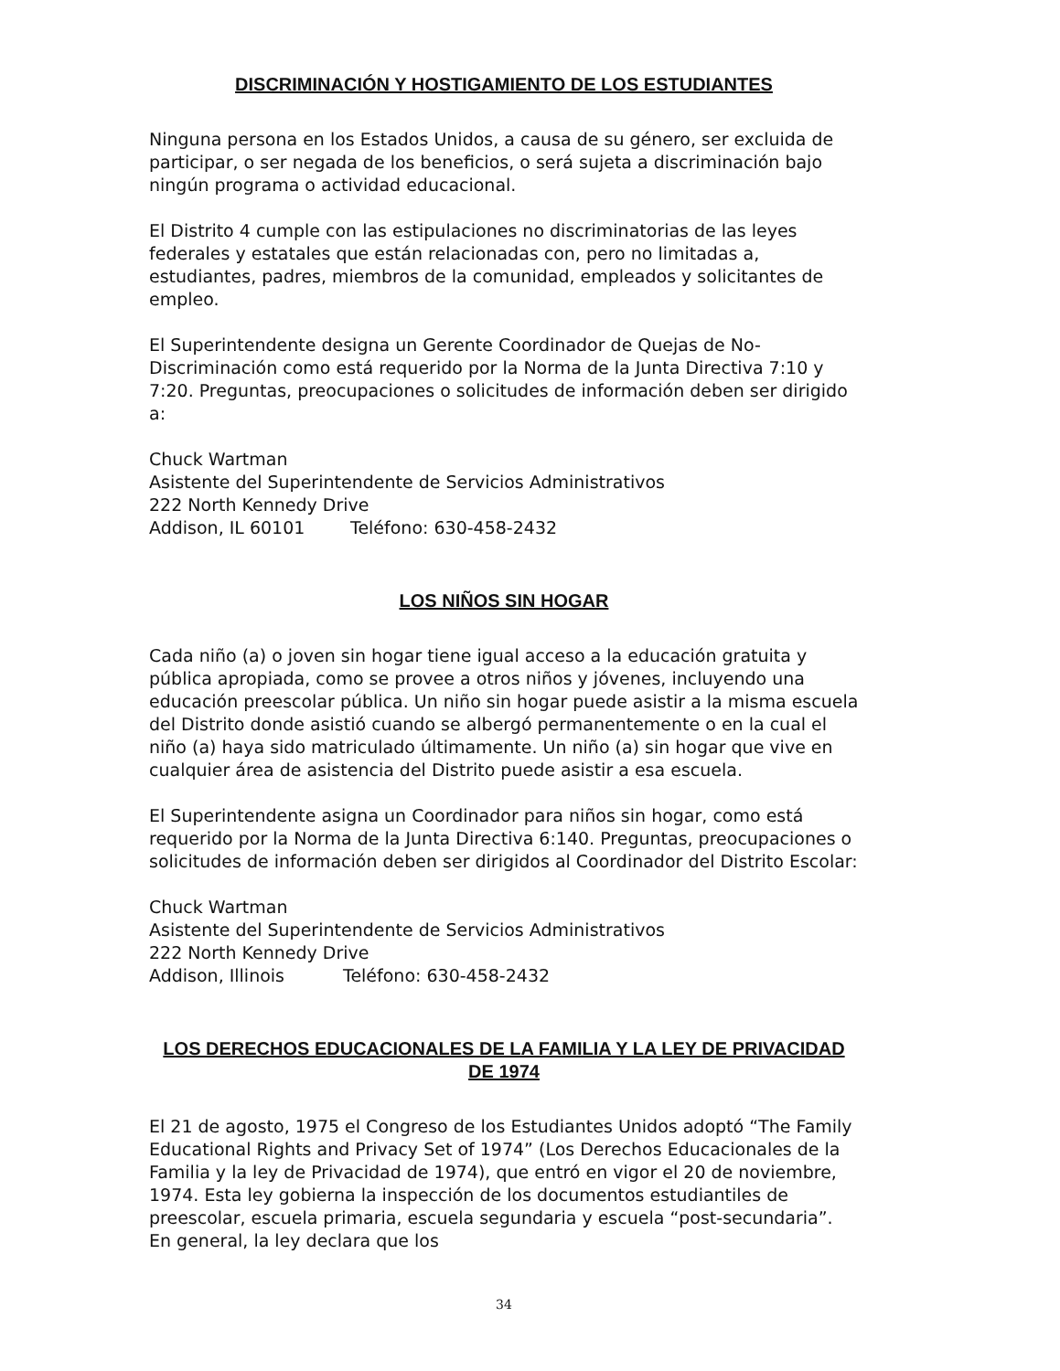DISCRIMINACIÓN Y HOSTIGAMIENTO DE LOS ESTUDIANTES
Ninguna persona en los Estados Unidos, a causa de su género, ser excluida de participar, o ser negada de los beneficios, o será sujeta a discriminación bajo ningún programa o actividad educacional.
El Distrito 4 cumple con las estipulaciones no discriminatorias de las leyes federales y estatales que están relacionadas con, pero no limitadas a, estudiantes, padres, miembros de la comunidad, empleados y solicitantes de empleo.
El Superintendente designa un Gerente Coordinador de Quejas de No-Discriminación como está requerido por la Norma de la Junta Directiva 7:10 y 7:20. Preguntas, preocupaciones o solicitudes de información deben ser dirigido a:
Chuck Wartman
Asistente del Superintendente de Servicios Administrativos
222 North Kennedy Drive
Addison, IL 60101 Teléfono: 630-458-2432
LOS NIÑOS SIN HOGAR
Cada niño (a) o joven sin hogar tiene igual acceso a la educación gratuita y pública apropiada, como se provee a otros niños y jóvenes, incluyendo una educación preescolar pública. Un niño sin hogar puede asistir a la misma escuela del Distrito donde asistió cuando se albergó permanentemente o en la cual el niño (a) haya sido matriculado últimamente. Un niño (a) sin hogar que vive en cualquier área de asistencia del Distrito puede asistir a esa escuela.
El Superintendente asigna un Coordinador para niños sin hogar, como está requerido por la Norma de la Junta Directiva 6:140. Preguntas, preocupaciones o solicitudes de información deben ser dirigidos al Coordinador del Distrito Escolar:
Chuck Wartman
Asistente del Superintendente de Servicios Administrativos
222 North Kennedy Drive
Addison, Illinois Teléfono: 630-458-2432
LOS DERECHOS EDUCACIONALES DE LA FAMILIA Y LA LEY DE PRIVACIDAD DE 1974
El 21 de agosto, 1975 el Congreso de los Estudiantes Unidos adoptó “The Family Educational Rights and Privacy Set of 1974” (Los Derechos Educacionales de la Familia y la ley de Privacidad de 1974), que entró en vigor el 20 de noviembre, 1974. Esta ley gobierna la inspección de los documentos estudiantiles de preescolar, escuela primaria, escuela segundaria y escuela “post-secundaria”. En general, la ley declara que los
34